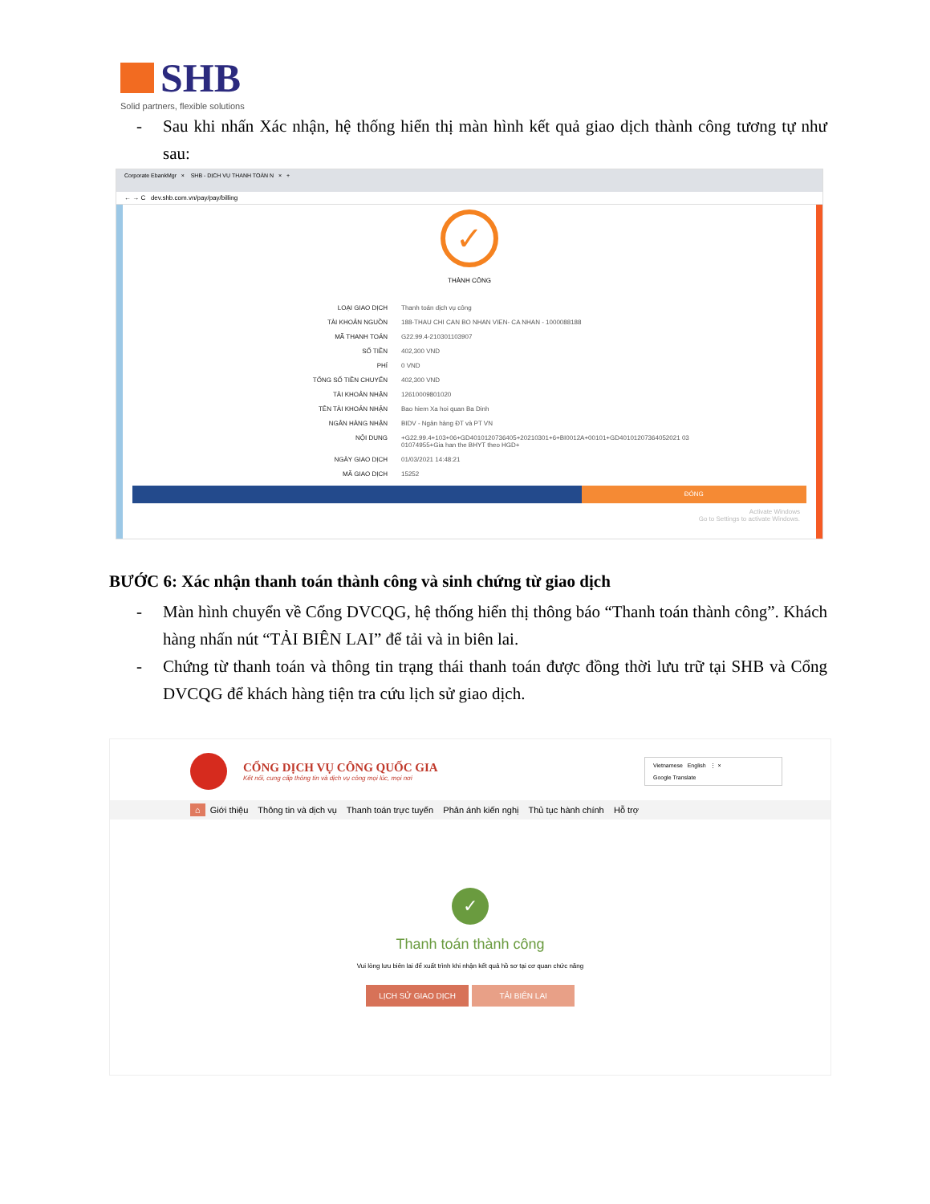SHB
Solid partners, flexible solutions
-
Sau khi nhấn Xác nhận, hệ thống hiển thị màn hình kết quả giao dịch thành công tương tự như sau:
Corporate EbankMgr × SHB - DỊCH VỤ THANH TOÁN N × +
← → C dev.shb.com.vn/pay/pay/billing
✓
THÀNH CÔNG
LOẠI GIAO DỊCH Thanh toán dịch vụ công
TÀI KHOẢN NGUỒN 188-THAU CHI CAN BO NHAN VIEN- CA NHAN - 1000088188
MÃ THANH TOÁN G22.99.4-210301103907
SỐ TIỀN 402,300 VND
PHÍ 0 VND
TỔNG SỐ TIỀN CHUYỂN 402,300 VND
TÀI KHOẢN NHẬN 12610009801020
TÊN TÀI KHOẢN NHẬN Bao hiem Xa hoi quan Ba Dinh
NGÂN HÀNG NHẬN BIDV - Ngân hàng ĐT và PT VN
NỘI DUNG +G22.99.4+103+06+GD4010120736405+20210301+6+BI0012A+00101+GD40101207364052021 03 01074955+Gia han the BHYT theo HGD+
NGÀY GIAO DỊCH 01/03/2021 14:48:21
MÃ GIAO DỊCH 15252
ĐÓNG
Activate Windows
Go to Settings to activate Windows.
BƯỚC 6: Xác nhận thanh toán thành công và sinh chứng từ giao dịch
-
Màn hình chuyển về Cổng DVCQG, hệ thống hiển thị thông báo “Thanh toán thành công”. Khách hàng nhấn nút “TẢI BIÊN LAI” để tải và in biên lai.
-
Chứng từ thanh toán và thông tin trạng thái thanh toán được đồng thời lưu trữ tại SHB và Cổng DVCQG để khách hàng tiện tra cứu lịch sử giao dịch.
CỔNG DỊCH VỤ CÔNG QUỐC GIA
Kết nối, cung cấp thông tin và dịch vụ công mọi lúc, mọi nơi
Vietnamese English ⋮ ×
Google Translate
⌂ Giới thiệu Thông tin và dịch vụ Thanh toán trực tuyến Phản ánh kiến nghị Thủ tục hành chính Hỗ trợ
✓
Thanh toán thành công
Vui lòng lưu biên lai để xuất trình khi nhận kết quả hồ sơ tại cơ quan chức năng
LỊCH SỬ GIAO DỊCH TẢI BIÊN LAI